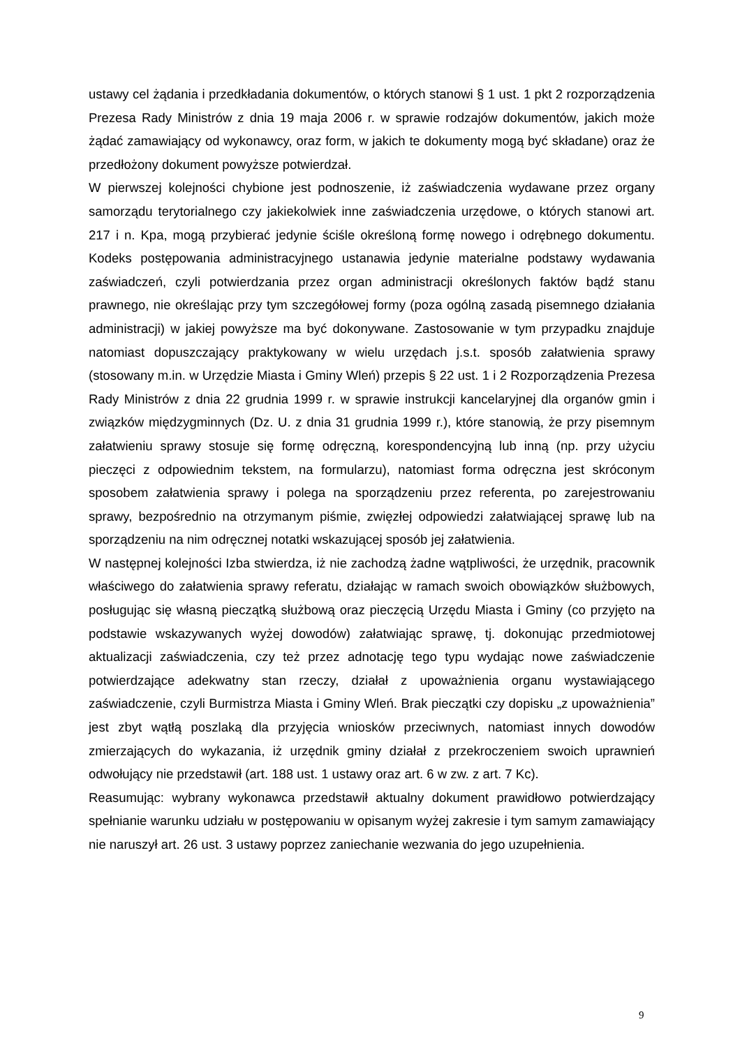ustawy cel żądania i przedkładania dokumentów, o których stanowi § 1 ust. 1 pkt 2 rozporządzenia Prezesa Rady Ministrów z dnia 19 maja 2006 r. w sprawie rodzajów dokumentów, jakich może żądać zamawiający od wykonawcy, oraz form, w jakich te dokumenty mogą być składane) oraz że przedłożony dokument powyższe potwierdzał.
W pierwszej kolejności chybione jest podnoszenie, iż zaświadczenia wydawane przez organy samorządu terytorialnego czy jakiekolwiek inne zaświadczenia urzędowe, o których stanowi art. 217 i n. Kpa, mogą przybierać jedynie ściśle określoną formę nowego i odrębnego dokumentu. Kodeks postępowania administracyjnego ustanawia jedynie materialne podstawy wydawania zaświadczeń, czyli potwierdzania przez organ administracji określonych faktów bądź stanu prawnego, nie określając przy tym szczegółowej formy (poza ogólną zasadą pisemnego działania administracji) w jakiej powyższe ma być dokonywane. Zastosowanie w tym przypadku znajduje natomiast dopuszczający praktykowany w wielu urzędach j.s.t. sposób załatwienia sprawy (stosowany m.in. w Urzędzie Miasta i Gminy Wleń) przepis § 22 ust. 1 i 2 Rozporządzenia Prezesa Rady Ministrów z dnia 22 grudnia 1999 r. w sprawie instrukcji kancelaryjnej dla organów gmin i związków międzygminnych (Dz. U. z dnia 31 grudnia 1999 r.), które stanowią, że przy pisemnym załatwieniu sprawy stosuje się formę odręczną, korespondencyjną lub inną (np. przy użyciu pieczęci z odpowiednim tekstem, na formularzu), natomiast forma odręczna jest skróconym sposobem załatwienia sprawy i polega na sporządzeniu przez referenta, po zarejestrowaniu sprawy, bezpośrednio na otrzymanym piśmie, zwięzłej odpowiedzi załatwiającej sprawę lub na sporządzeniu na nim odręcznej notatki wskazującej sposób jej załatwienia.
W następnej kolejności Izba stwierdza, iż nie zachodzą żadne wątpliwości, że urzędnik, pracownik właściwego do załatwienia sprawy referatu, działając w ramach swoich obowiązków służbowych, posługując się własną pieczątką służbową oraz pieczęcią Urzędu Miasta i Gminy (co przyjęto na podstawie wskazywanych wyżej dowodów) załatwiając sprawę, tj. dokonując przedmiotowej aktualizacji zaświadczenia, czy też przez adnotację tego typu wydając nowe zaświadczenie potwierdzające adekwatny stan rzeczy, działał z upoważnienia organu wystawiającego zaświadczenie, czyli Burmistrza Miasta i Gminy Wleń. Brak pieczątki czy dopisku „z upoważnienia” jest zbyt wątłą poszlaką dla przyjęcia wniosków przeciwnych, natomiast innych dowodów zmierzających do wykazania, iż urzędnik gminy działał z przekroczeniem swoich uprawnień odwołujący nie przedstawił (art. 188 ust. 1 ustawy oraz art. 6 w zw. z art. 7 Kc).
Reasumując: wybrany wykonawca przedstawił aktualny dokument prawidłowo potwierdzający spełnianie warunku udziału w postępowaniu w opisanym wyżej zakresie i tym samym zamawiający nie naruszył art. 26 ust. 3 ustawy poprzez zaniechanie wezwania do jego uzupełnienia.
9